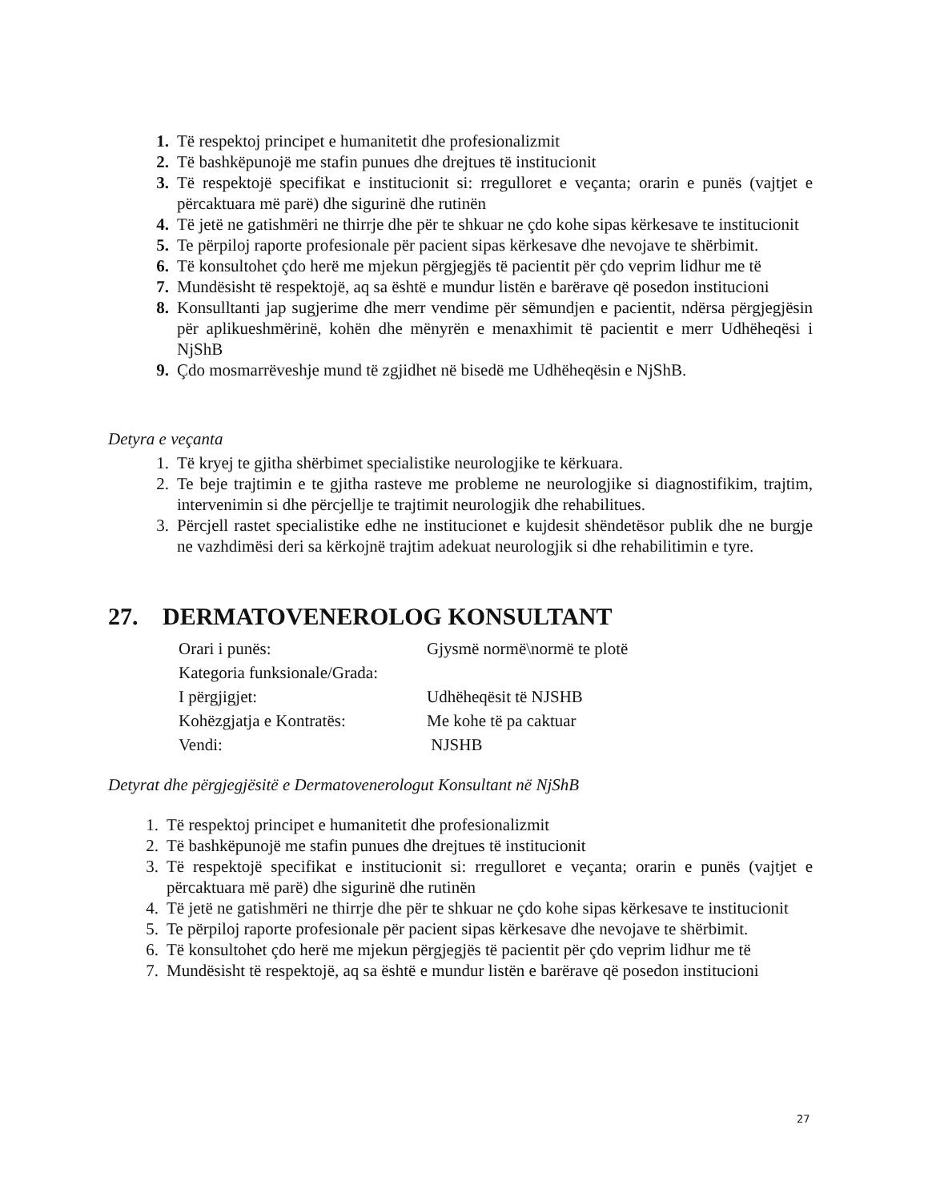1. Të respektoj principet e humanitetit dhe profesionalizmit
2. Të bashkëpunojë me stafin punues dhe drejtues të institucionit
3. Të respektojë specifikat e institucionit si: rregulloret e veçanta; orarin e punës (vajtjet e përcaktuara më parë) dhe sigurinë dhe rutinën
4. Të jetë ne gatishmëri ne thirrje dhe për te shkuar ne çdo kohe sipas kërkesave te institucionit
5. Te përpiloj raporte profesionale për pacient sipas kërkesave dhe nevojave te shërbimit.
6. Të konsultohet çdo herë me mjekun përgjegjës të pacientit për çdo veprim lidhur me të
7. Mundësisht të respektojë, aq sa është e mundur listën e barërave që posedon institucioni
8. Konsulltanti jap sugjerime dhe merr vendime për sëmundjen e pacientit, ndërsa përgjegjësin për aplikueshmërinë, kohën dhe mënyrën e menaxhimit të pacientit e merr Udhëheqësi i NjShB
9. Çdo mosmarrëveshje mund të zgjidhet në bisedë me Udhëheqësin e NjShB.
Detyra e veçanta
1. Të kryej te gjitha shërbimet specialistike neurologjike te kërkuara.
2. Te beje trajtimin e te gjitha rasteve me probleme ne neurologjike si diagnostifikim, trajtim, intervenimin si dhe përcjellje te trajtimit neurologjik dhe rehabilitues.
3. Përcjell rastet specialistike edhe ne institucionet e kujdesit shëndetësor publik dhe ne burgje ne vazhdimësi deri sa kërkojnë trajtim adekuat neurologjik si dhe rehabilitimin e tyre.
27. DERMATOVENEROLOG KONSULTANT
| Orari i punës: | Gjysmë normë\normë te plotë |
| Kategoria funksionale/Grada: | |
| I përgjigjet: | Udhëheqësit të NJSHB |
| Kohëzgjatja e Kontratës: | Me kohe të pa caktuar |
| Vendi: | NJSHB |
Detyrat dhe përgjegjësitë e Dermatovenerologut Konsultant në NjShB
1. Të respektoj principet e humanitetit dhe profesionalizmit
2. Të bashkëpunojë me stafin punues dhe drejtues të institucionit
3. Të respektojë specifikat e institucionit si: rregulloret e veçanta; orarin e punës (vajtjet e përcaktuara më parë) dhe sigurinë dhe rutinën
4. Të jetë ne gatishmëri ne thirrje dhe për te shkuar ne çdo kohe sipas kërkesave te institucionit
5. Te përpiloj raporte profesionale për pacient sipas kërkesave dhe nevojave te shërbimit.
6. Të konsultohet çdo herë me mjekun përgjegjës të pacientit për çdo veprim lidhur me të
7. Mundësisht të respektojë, aq sa është e mundur listën e barërave që posedon institucioni
27